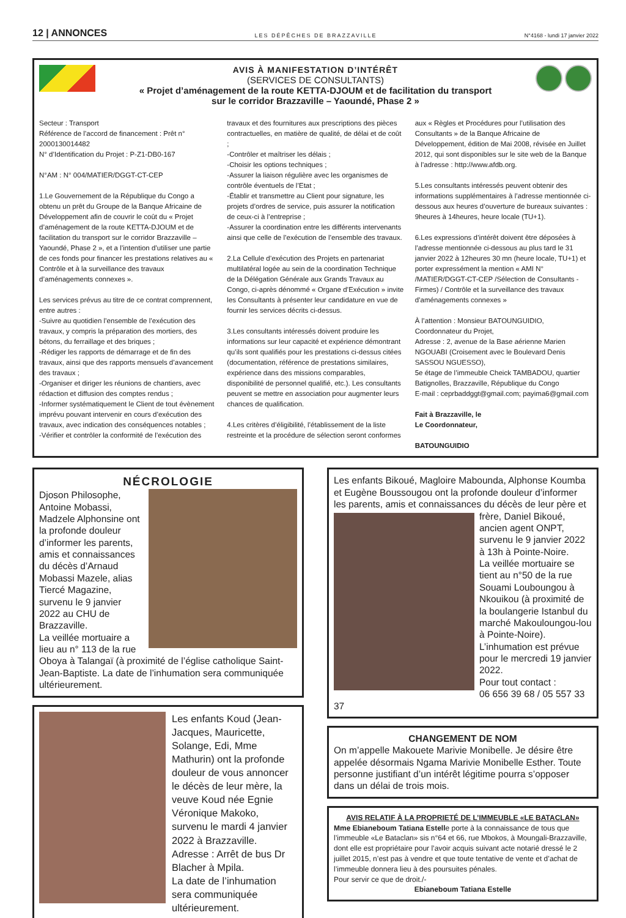12 | ANNONCES LES DÉPÊCHES DE BRAZZAVILLE N°4168 - lundi 17 janvier 2022
AVIS À MANIFESTATION D’INTÉRÊT
(SERVICES DE CONSULTANTS)
« Projet d’aménagement de la route KETTA-DJOUM et de facilitation du transport
sur le corridor Brazzaville – Yaoundé, Phase 2 »
Secteur : Transport
Référence de l’accord de financement : Prêt n° 2000130014482
N° d’Identification du Projet : P-Z1-DB0-167
N°AM : N° 004/MATIER/DGGT-CT-CEP
1.Le Gouvernement de la République du Congo a obtenu un prêt du Groupe de la Banque Africaine de Développement afin de couvrir le coût du « Projet d’aménagement de la route KETTA-DJOUM et de facilitation du transport sur le corridor Brazzaville – Yaoundé, Phase 2 », et a l’intention d’utiliser une partie de ces fonds pour financer les prestations relatives au « Contrôle et à la surveillance des travaux d’aménagements connexes ».
Les services prévus au titre de ce contrat comprennent, entre autres :
-Suivre au quotidien l’ensemble de l’exécution des travaux, y compris la préparation des mortiers, des bétons, du ferraillage et des briques ;
-Rédiger les rapports de démarrage et de fin des travaux, ainsi que des rapports mensuels d’avancement des travaux ;
-Organiser et diriger les réunions de chantiers, avec rédaction et diffusion des comptes rendus ;
-Informer systématiquement le Client de tout évènement imprévu pouvant intervenir en cours d’exécution des travaux, avec indication des conséquences notables ;
-Vérifier et contrôler la conformité de l’exécution des travaux et des fournitures aux prescriptions des pièces contractuelles, en matière de qualité, de délai et de coût ;
-Contrôler et maîtriser les délais ;
-Choisir les options techniques ;
-Assurer la liaison régulière avec les organismes de contrôle éventuels de l’Etat ;
-Établir et transmettre au Client pour signature, les projets d’ordres de service, puis assurer la notification de ceux-ci à l’entreprise ;
-Assurer la coordination entre les différents intervenants ainsi que celle de l’exécution de l’ensemble des travaux.
2.La Cellule d’exécution des Projets en partenariat multilatéral logée au sein de la coordination Technique de la Délégation Générale aux Grands Travaux au Congo, ci-après dénommé « Organe d’Exécution » invite les Consultants à présenter leur candidature en vue de fournir les services décrits ci-dessus.
3.Les consultants intéressés doivent produire les informations sur leur capacité et expérience démontrant qu’ils sont qualifiés pour les prestations ci-dessus citées (documentation, référence de prestations similaires, expérience dans des missions comparables, disponibilité de personnel qualifié, etc.). Les consultants peuvent se mettre en association pour augmenter leurs chances de qualification.
4.Les critères d’éligibilité, l’établissement de la liste restreinte et la procédure de sélection seront conformes aux « Règles et Procédures pour l’utilisation des Consultants » de la Banque Africaine de Développement, édition de Mai 2008, révisée en Juillet 2012, qui sont disponibles sur le site web de la Banque à l’adresse : http://www.afdb.org.
5.Les consultants intéressés peuvent obtenir des informations supplémentaires à l’adresse mentionnée ci-dessous aux heures d’ouverture de bureaux suivantes : 9heures à 14heures, heure locale (TU+1).
6.Les expressions d’intérêt doivent être déposées à l’adresse mentionnée ci-dessous au plus tard le 31 janvier 2022 à 12heures 30 mn (heure locale, TU+1) et porter expressément la mention « AMI N° /MATIER/DGGT-CT-CEP /Sélection de Consultants -Firmes) / Contrôle et la surveillance des travaux d’aménagements connexes »
À l’attention : Monsieur BATOUNGUIDIO, Coordonnateur du Projet,
Adresse : 2, avenue de la Base aérienne Marien NGOUABI (Croisement avec le Boulevard Denis SASSOU NGUESSO),
5e étage de l’immeuble Cheick TAMBADOU, quartier Batignolles, Brazzaville, République du Congo
E-mail : ceprbaddggt@gmail.com; payima6@gmail.com
Fait à Brazzaville, le
Le Coordonnateur,
BATOUNGUIDIO
NÉCROLOGIE
Djoson Philosophe, Antoine Mobassi, Madzele Alphonsine ont la profonde douleur d’informer les parents, amis et connaissances du décès d’Arnaud Mobassi Mazele, alias Tiercé Magazine, survenu le 9 janvier 2022 au CHU de Brazzaville.
La veillée mortuaire a lieu au n° 113 de la rue Oboya à Talangaï (à proximité de l’église catholique Saint-Jean-Baptiste. La date de l’inhumation sera communiquée ultérieurement.
Les enfants Koud (Jean-Jacques, Mauricette, Solange, Edi, Mme Mathurin) ont la profonde douleur de vous annoncer le décès de leur mère, la veuve Koud née Egnie Véronique Makoko, survenu le mardi 4 janvier 2022 à Brazzaville.
Adresse : Arrêt de bus Dr Blacher à Mpila.
La date de l’inhumation sera communiquée ultérieurement.
Les enfants Bikoué, Magloire Mabounda, Alphonse Koumba et Eugène Boussougou ont la profonde douleur d’informer les parents, amis et connaissances du décès de leur père et frère,
Daniel Bikoué, ancien agent ONPT, survenu le 9 janvier 2022 à 13h à Pointe-Noire.
La veillée mortuaire se tient au n°50 de la rue Souami Louboungou à Nkouikou (à proximité de la boulangerie Istanbul du marché Makouloungou-lou à Pointe-Noire).
L’inhumation est prévue pour le mercredi 19 janvier 2022.
Pour tout contact :
06 656 39 68 / 05 557 33 37
CHANGEMENT DE NOM
On m’appelle Makouete Marivie Monibelle. Je désire être appelée désormais Ngama Marivie Monibelle Esther. Toute personne justifiant d’un intérêt légitime pourra s’opposer dans un délai de trois mois.
AVIS RELATIF À LA PROPRIETÉ DE L’IMMEUBLE «LE BATACLAN»
Mme Ebianeboum Tatiana Estelle porte à la connaissance de tous que l’immeuble «Le Bataclan» sis n°64 et 66, rue Mbokos, à Moungali-Brazzaville, dont elle est propriétaire pour l’avoir acquis suivant acte notarié dressé le 2 juillet 2015, n’est pas à vendre et que toute tentative de vente et d’achat de l’immeuble donnera lieu à des poursuites pénales.
Pour servir ce que de droit./-
Ebianeboum Tatiana Estelle